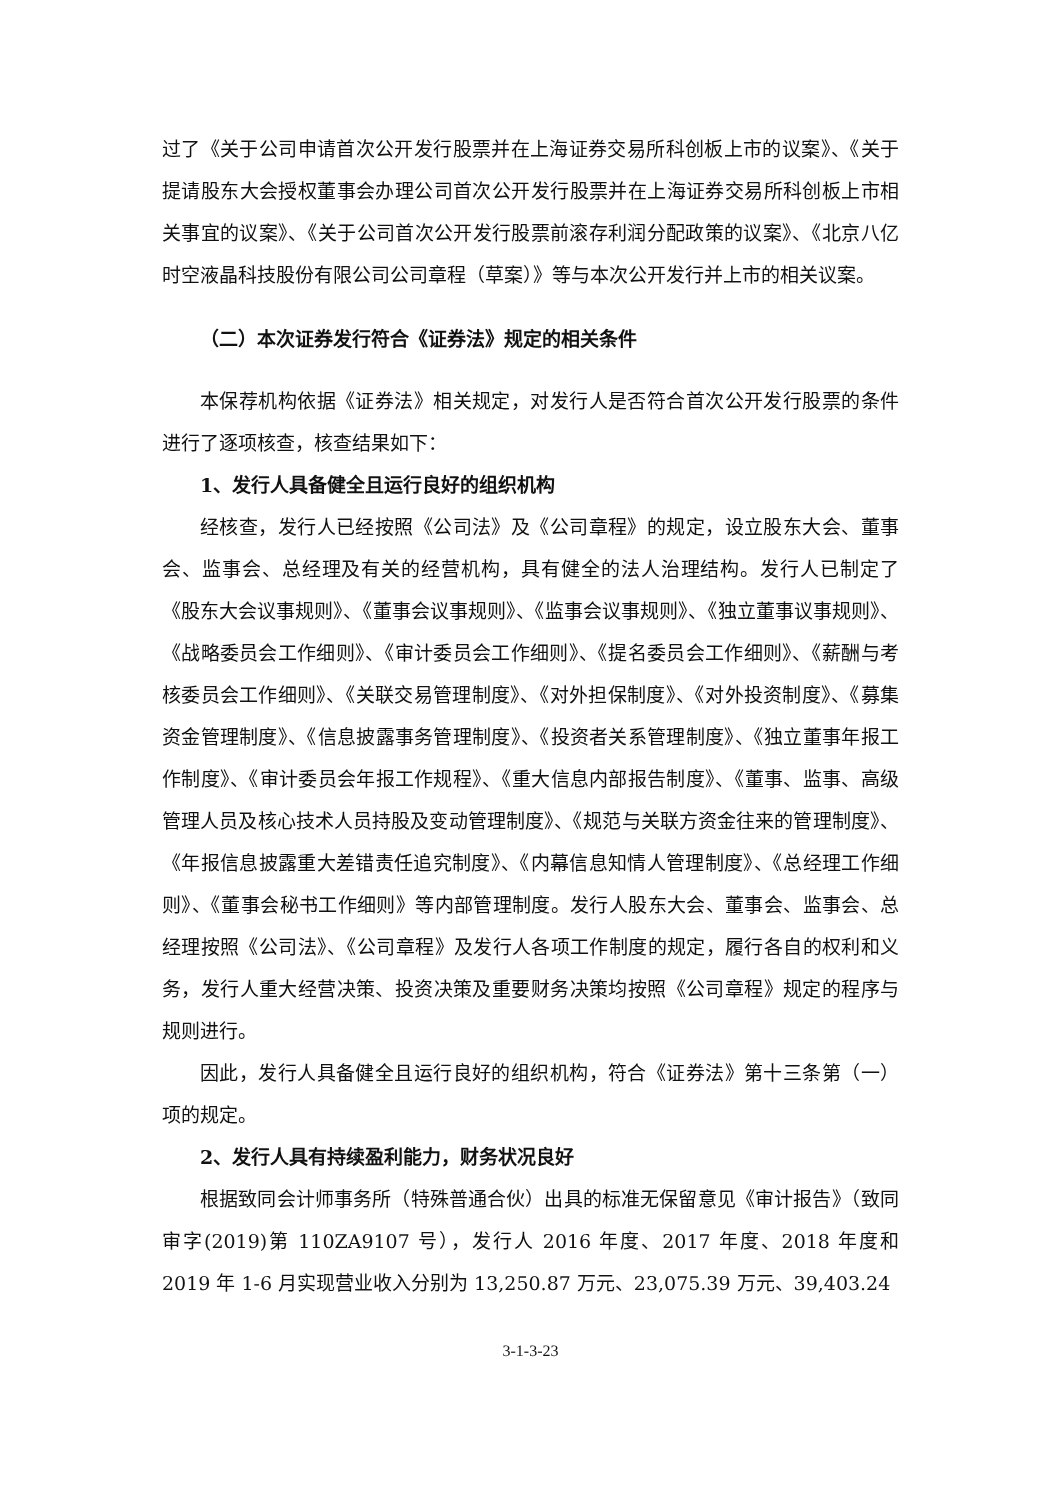过了《关于公司申请首次公开发行股票并在上海证券交易所科创板上市的议案》、《关于提请股东大会授权董事会办理公司首次公开发行股票并在上海证券交易所科创板上市相关事宜的议案》、《关于公司首次公开发行股票前滚存利润分配政策的议案》、《北京八亿时空液晶科技股份有限公司公司章程（草案）》等与本次公开发行并上市的相关议案。
（二）本次证券发行符合《证券法》规定的相关条件
本保荐机构依据《证券法》相关规定，对发行人是否符合首次公开发行股票的条件进行了逐项核查，核查结果如下：
1、发行人具备健全且运行良好的组织机构
经核查，发行人已经按照《公司法》及《公司章程》的规定，设立股东大会、董事会、监事会、总经理及有关的经营机构，具有健全的法人治理结构。发行人已制定了《股东大会议事规则》、《董事会议事规则》、《监事会议事规则》、《独立董事议事规则》、《战略委员会工作细则》、《审计委员会工作细则》、《提名委员会工作细则》、《薪酬与考核委员会工作细则》、《关联交易管理制度》、《对外担保制度》、《对外投资制度》、《募集资金管理制度》、《信息披露事务管理制度》、《投资者关系管理制度》、《独立董事年报工作制度》、《审计委员会年报工作规程》、《重大信息内部报告制度》、《董事、监事、高级管理人员及核心技术人员持股及变动管理制度》、《规范与关联方资金往来的管理制度》、《年报信息披露重大差错责任追究制度》、《内幕信息知情人管理制度》、《总经理工作细则》、《董事会秘书工作细则》等内部管理制度。发行人股东大会、董事会、监事会、总经理按照《公司法》、《公司章程》及发行人各项工作制度的规定，履行各自的权利和义务，发行人重大经营决策、投资决策及重要财务决策均按照《公司章程》规定的程序与规则进行。
因此，发行人具备健全且运行良好的组织机构，符合《证券法》第十三条第（一）项的规定。
2、发行人具有持续盈利能力，财务状况良好
根据致同会计师事务所（特殊普通合伙）出具的标准无保留意见《审计报告》（致同审字(2019)第 110ZA9107 号），发行人 2016 年度、2017 年度、2018 年度和 2019 年 1-6 月实现营业收入分别为 13,250.87 万元、23,075.39 万元、39,403.24
3-1-3-23